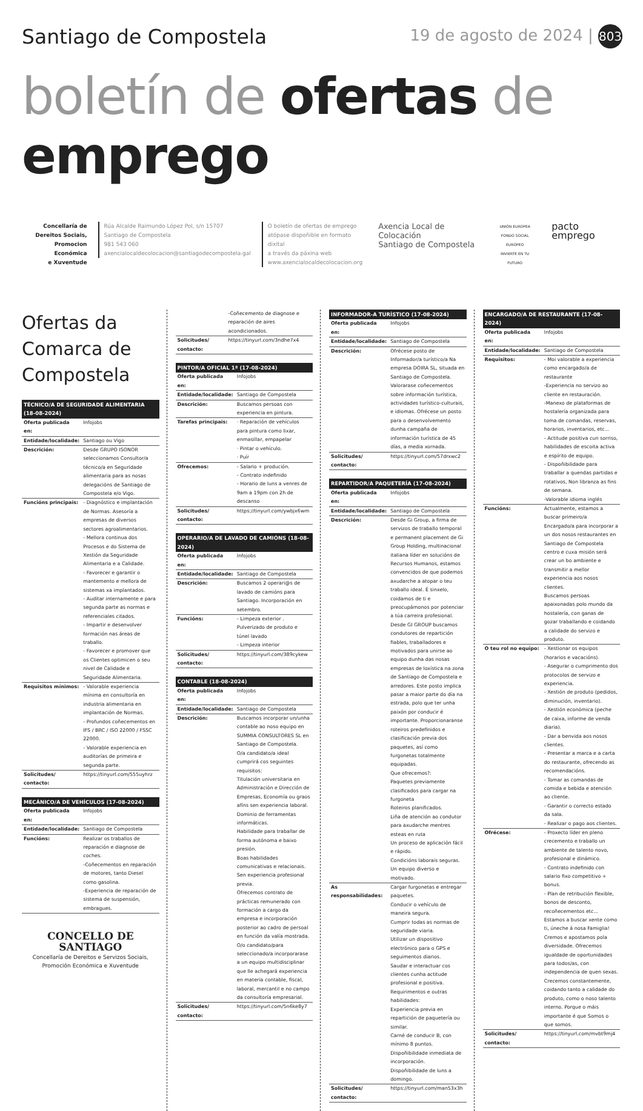Santiago de Compostela
19 de agosto de 2024 | 803
boletín de ofertas de emprego
Concellaría de
Dereitos Sociais,
Promocion Económica
e Xuventude
Rúa Alcalde Raimundo López Pol, s/n 15707
Santiago de Compostela
981 543 060
axencialocaldecolocacion@santiagodecompostela.gal
O boletín de ofertas de emprego
atópase dispoñible en formato dixital
a través da páxina web
www.axencialocaldecolocacion.org
Axencia Local de Colocación
Santiago de Compostela
UNIÓN EUROPEA
FONDO SOCIAL EUROPEO
INVIERTE EN TU FUTURO
pacto emprego
Ofertas da
Comarca de
Compostela
| TÉCNICO/A DE SEGURIDADE ALIMENTARIA (18-08-2024) | |
| --- | --- |
| Oferta publicada en: | Infojobs |
| Entidade/localidade: | Santiago ou Vigo |
| Descrición: | Desde GRUPO ISONOR seleccionamos Consultor/a técnico/a en Seguridade alimentaria para as nosas delegacións de Santiago de Compostela e/o Vigo. |
| Funcións principais: | - Diagnóstico e implantación de Normas. Asesoría a empresas de diversos sectores agroalimentarios. - Mellora continua dos Procesos e do Sistema de Xestión da Seguridade Alimentaria e a Calidade. - Favorecer e garantir o mantemento e mellora de sistemas xa implantados. - Auditar internamente e para segunda parte as normas e referenciales citados. - Impartir e desenvolver formación nas áreas de traballo. - Favorecer e promover que os Clientes optimicen o seu nivel de Calidade e Seguridade Alimentaria. |
| Requisitos mínimos: | - Valorable experiencia mínima en consultoría en industria alimentaria en implantación de Normas. - Profundos coñecementos en IFS / BRC / ISO 22000 / FSSC 22000. - Valorable experiencia en auditorías de primeira e segunda parte. |
| Solicitudes/ contacto: | https://tinyurl.com/555uyhrz |
| MECÁNICO/A DE VEHÍCULOS (17-08-2024) | |
| --- | --- |
| Oferta publicada en: | Infojobs |
| Entidade/localidade: | Santiago de Compostela |
| Funcións: | Realizar os traballos de reparación e diagnose de coches. -Coñecementos en reparación de motores, tanto Diesel como gasolina. -Experiencia de reparación de sistema de suspensión, embragues. |
CONCELLO DE
SANTIAGO
Concellaría de Dereitos e Servizos Sociais,
Promoción Económica e Xuventude
| | -Coñecemento de diagnose e reparación de aires acondicionados. |
| Solicitudes/ contacto: | https://tinyurl.com/3ndhe7x4 |
| PINTOR/A OFICIAL 1ª (17-08-2024) | |
| --- | --- |
| Oferta publicada en: | Infojobs |
| Entidade/localidade: | Santiago de Compostela |
| Descrición: | Buscamos persoas con experiencia en pintura. |
| Tarefas principais: | · Reparación de vehículos para pintura como lixar, enmasillar, empapelar · Pintar o vehículo. · Puír |
| Ofrecemos: | - Salario + produción. - Contrato indefinido - Horario de luns a venres de 9am a 19pm con 2h de descanso |
| Solicitudes/ contacto: | https://tinyurl.com/ywbjx6wm |
| OPERARIO/A DE LAVADO DE CAMIÓNS (18-08-2024) | |
| --- | --- |
| Oferta publicada en: | Infojobs |
| Entidade/localidade: | Santiago de Compostela |
| Descrición: | Buscamos 2 operari@s de lavado de camións para Santiago. Incorporación en setembro. |
| Funcións: | - Limpeza exterior . Pulverizado de produto e túnel lavado - Limpeza interior |
| Solicitudes/ contacto: | https://tinyurl.com/389cykew |
| CONTABLE (18-08-2024) | |
| --- | --- |
| Oferta publicada en: | Infojobs |
| Entidade/localidade: | Santiago de Compostela |
| Descrición: | Buscamos incorporar un/unha contable ao noso equipo en SUMMIA CONSULTORES SL en Santiago de Compostela. O/a candidato/a ideal cumprirá cos seguintes requisitos: Titulación universitaria en Administración e Dirección de Empresas, Economía ou graos afíns sen experiencia laboral. Dominio de ferramentas informáticas. Habilidade para traballar de forma autónoma e baixo presión. Boas habilidades comunicativas e relacionais. Sen experiencia profesional previa. Ofrecemos contrato de prácticas remunerado con formación a cargo da empresa e incorporación posterior ao cadro de persoal en función da valía mostrada. O/o candidato/para seleccionado/a incorporarase a un equipo multidisciplinar que lle achegará experiencia en materia contable, fiscal, laboral, mercantil e no campo da consultoría empresarial. |
| Solicitudes/ contacto: | https://tinyurl.com/5n6ke8y7 |
| INFORMADOR-A TURÍSTICO (17-08-2024) | |
| --- | --- |
| Oferta publicada en: | Infojobs |
| Entidade/localidade: | Santiago de Compostela |
| Descrición: | Ofrécese posto de Informador/a turístico/a Na empresa DOIRA SL, situada en Santiago de Compostela. Valorarase coñecementos sobre información turística, actividades turístico-culturais, e idiomas. Ofrécese un posto para o desenvolvemento dunha campaña de información turística de 45 días, a media xornada. |
| Solicitudes/ contacto: | https://tinyurl.com/57drxwc2 |
| REPARTIDOR/A PAQUETERÍA (17-08-2024) | |
| --- | --- |
| Oferta publicada en: | Infojobs |
| Entidade/localidade: | Santiago de Compostela |
| Descrición: | Desde Gi Group, a firma de servizos de traballo temporal e permanent placement de Gi Group Holding, multinacional italiana líder en solucións de Recursos Humanos, estamos convencidos de que podemos axudarche a atopar o teu traballo ideal. É sinxelo, coidamos de ti e preocupámonos por potenciar a túa carreira profesional. Desde GI GROUP buscamos condutores de repartición fiables, traballadores e motivados para unirse ao equipo dunha das nosas empresas de loxística na zona de Santiago de Compostela e arredores. Este posto implica pasar a maior parte do día na estrada, polo que ter unha paixón por conducir é importante. Proporcionaranse roteiros predefinidos e clasificación previa dos paquetes, así como furgonetas totalmente equipadas. Que ofrecemos?: Paquetes previamente clasificados para cargar na furgoneta Roteiros planificados. Liña de atención ao condutor para axudarche mentres esteas en ruta Un proceso de aplicación fácil e rápido. Condicións laborais seguras. Un equipo diverso e motivado. |
| As responsabilidades: | Cargar furgonetas e entregar paquetes. Conducir o vehículo de maneira segura. Cumprir todas as normas de seguridade viaria. Utilizar un dispositivo electrónico para o GPS e seguimentos diarios. Saudar e interactuar cos clientes cunha actitude profesional e positiva. Requirimentos e outras habilidades: Experiencia previa en repartición de paquetería ou similar. Carné de conducir B, con mínimo 8 puntos. Dispoñibilidade inmediata de incorporación. Dispoñibilidade de luns a domingo. |
| Solicitudes/ contacto: | https://tinyurl.com/man53x3h |
| ENCARGADO/A DE RESTAURANTE (17-08-2024) | |
| --- | --- |
| Oferta publicada en: | Infojobs |
| Entidade/localidade: | Santiago de Compostela |
| Requisitos: | - Moi valorable a experiencia como encargado/a de restaurante -Experiencia no servizo ao cliente en restauración. -Manexo de plataformas de hostalería organizada para toma de comandas, reservas, horarios, inventarios, etc... - Actitude positiva cun sorriso, habilidades de escoita activa e espírito de equipo. - Dispoñibilidade para traballar a quendas partidas e rotativos, Non libranza as fins de semana. -Valorable idioma inglés |
| Funcións: | Actualmente, estamos a buscar primeiro/a Encargado/a para incorporar a un dos nosos restaurantes en Santiago de Compostela centro e cuxa misión será crear un bo ambiente e transmitir a mellor experiencia aos nosos clientes. Buscamos persoas apaixonadas polo mundo da hostalería, con ganas de gozar traballando e coidando a calidade do servizo e produto. |
| O teu rol no equipo: | - Xestionar os equipos (horarios e vacacións). - Asegurar o cumprimento dos protocolos de servizo e experiencia. - Xestión de produto (pedidos, diminución, inventario). - Xestión económica (peche de caixa, informe de venda diaria). - Dar a benvida aos nosos clientes. - Presentar a marca e a carta do restaurante, ofrecendo as recomendacións. - Tomar as comandas de comida e bebida e atención ao cliente. - Garantir o correcto estado da sala. - Realizar o pago aos clientes. |
| Ofrécese: | - Proxecto líder en pleno crecemento e traballo un ambiente de talento novo, profesional e dinámico. - Contrato indefinido con salario fixo competitivo + bonus. - Plan de retribución flexible, bonos de desconto, recoñecementos etc... Estamos a buscar xente como ti, úneche á nosa Famiglia! Cremos e apostamos pola diversidade. Ofrecemos igualdade de oportunidades para todos/as, con independencia de quen sexas. Crecemos constantemente, coidando tanto a calidade do produto, como o noso talento interno. Porque o máis importante é que Somos o que somos. |
| Solicitudes/ contacto: | https://tinyurl.com/mvbt9mj4 |